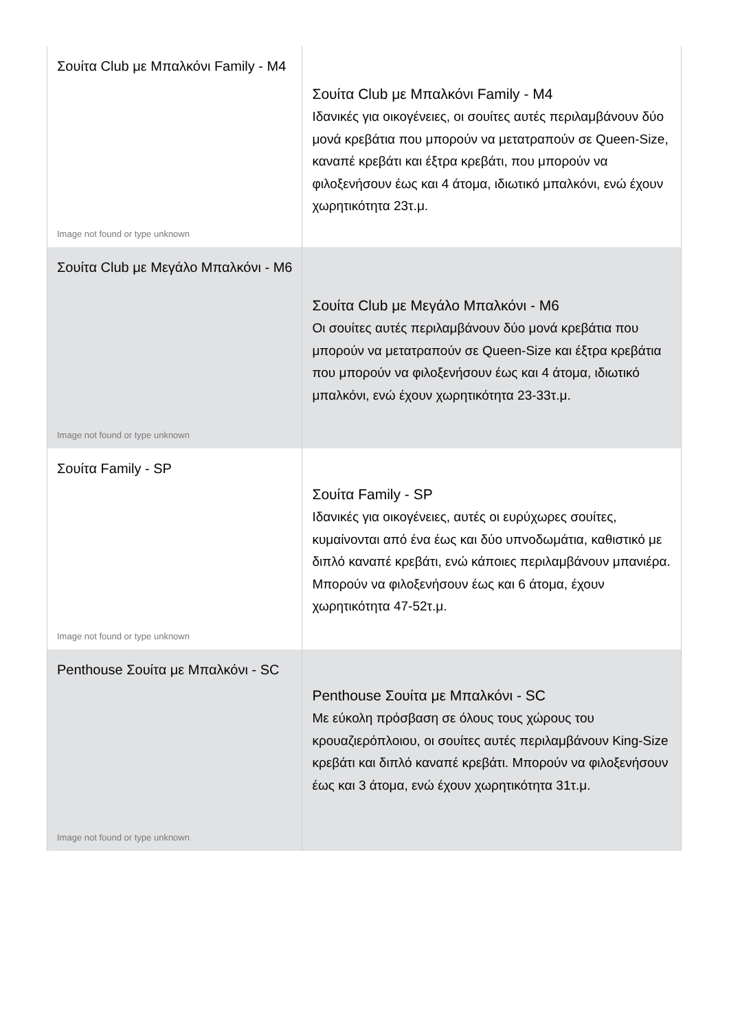| Σουίτα Club με Μπαλκόνι Family - M4 Image not found or type unknown | Σουίτα Club με Μπαλκόνι Family - M4 Ιδανικές για οικογένειες, οι σουίτες αυτές περιλαμβάνουν δύο μονά κρεβάτια που μπορούν να μετατραπούν σε Queen-Size, καναπέ κρεβάτι και έξτρα κρεβάτι, που μπορούν να φιλοξενήσουν έως και 4 άτομα, ιδιωτικό μπαλκόνι, ενώ έχουν χωρητικότητα 23τ.μ. |
| Σουίτα Club με Μεγάλο Μπαλκόνι - M6 Image not found or type unknown | Σουίτα Club με Μεγάλο Μπαλκόνι - M6 Οι σουίτες αυτές περιλαμβάνουν δύο μονά κρεβάτια που μπορούν να μετατραπούν σε Queen-Size και έξτρα κρεβάτια που μπορούν να φιλοξενήσουν έως και 4 άτομα, ιδιωτικό μπαλκόνι, ενώ έχουν χωρητικότητα 23-33τ.μ. |
| Σουίτα Family - SP Image not found or type unknown | Σουίτα Family - SP Ιδανικές για οικογένειες, αυτές οι ευρύχωρες σουίτες, κυμαίνονται από ένα έως και δύο υπνοδωμάτια, καθιστικό με διπλό καναπέ κρεβάτι, ενώ κάποιες περιλαμβάνουν μπανιέρα. Μπορούν να φιλοξενήσουν έως και 6 άτομα, έχουν χωρητικότητα 47-52τ.μ. |
| Penthouse Σουίτα με Μπαλκόνι - SC Image not found or type unknown | Penthouse Σουίτα με Μπαλκόνι - SC Με εύκολη πρόσβαση σε όλους τους χώρους του κρουαζιερόπλοιου, οι σουίτες αυτές περιλαμβάνουν King-Size κρεβάτι και διπλό καναπέ κρεβάτι. Μπορούν να φιλοξενήσουν έως και 3 άτομα, ενώ έχουν χωρητικότητα 31τ.μ. |